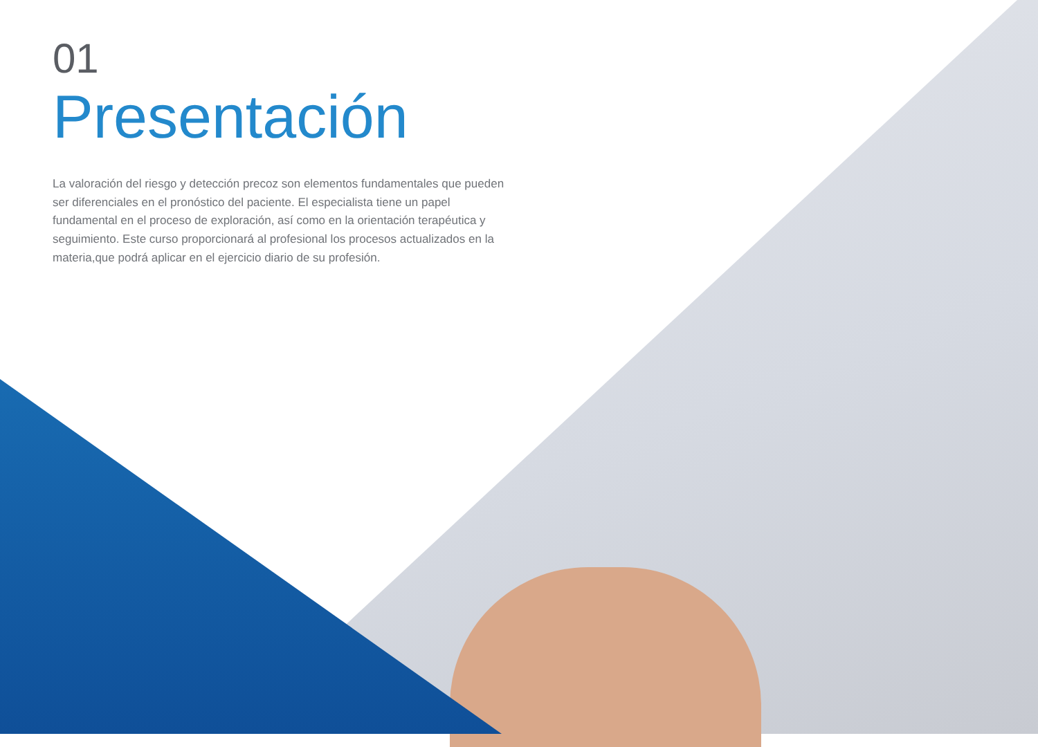01
Presentación
La valoración del riesgo y detección precoz son elementos fundamentales que pueden ser diferenciales en el pronóstico del paciente. El especialista tiene un papel fundamental en el proceso de exploración, así como en la orientación terapéutica y seguimiento. Este curso proporcionará al profesional los procesos actualizados en la materia,que podrá aplicar en el ejercicio diario de su profesión.